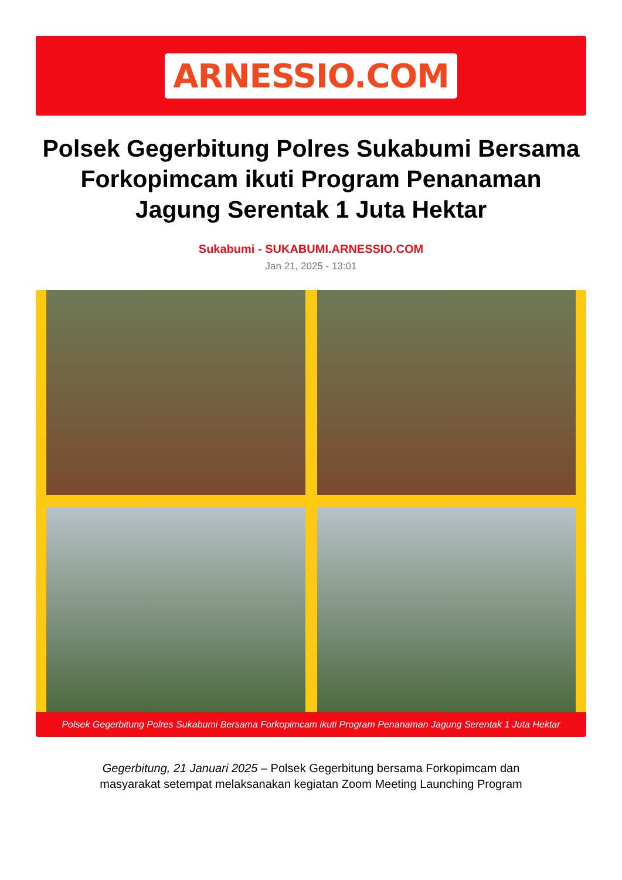ARNESSIO.COM
Polsek Gegerbitung Polres Sukabumi Bersama Forkopimcam ikuti Program Penanaman Jagung Serentak 1 Juta Hektar
Sukabumi - SUKABUMI.ARNESSIO.COM
Jan 21, 2025 - 13:01
Polsek Gegerbitung Polres Sukabumi Bersama Forkopimcam ikuti Program Penanaman Jagung Serentak 1 Juta Hektar
Gegerbitung, 21 Januari 2025 – Polsek Gegerbitung bersama Forkopimcam dan masyarakat setempat melaksanakan kegiatan Zoom Meeting Launching Program